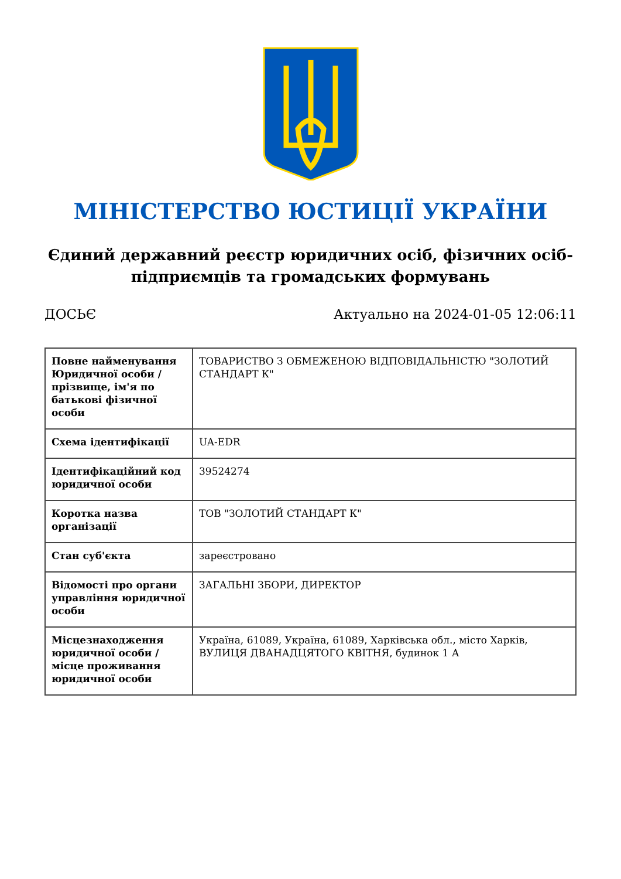МІНІСТЕРСТВО ЮСТИЦІЇ УКРАЇНИ
Єдиний державний реєстр юридичних осіб, фізичних осіб-підприємців та громадських формувань
ДОСЬЄ Актуально на 2024-01-05 12:06:11
| Повне найменування Юридичної особи / прізвище, ім'я по батькові фізичної особи | ТОВАРИСТВО З ОБМЕЖЕНОЮ ВІДПОВІДАЛЬНІСТЮ "ЗОЛОТИЙ СТАНДАРТ К" |
| Схема ідентифікації | UA-EDR |
| Ідентифікаційний код юридичної особи | 39524274 |
| Коротка назва організації | ТОВ "ЗОЛОТИЙ СТАНДАРТ К" |
| Стан суб'єкта | зареєстровано |
| Відомості про органи управління юридичної особи | ЗАГАЛЬНІ ЗБОРИ, ДИРЕКТОР |
| Місцезнаходження юридичної особи / місце проживання юридичної особи | Україна, 61089, Україна, 61089, Харківська обл., місто Харків, ВУЛИЦЯ ДВАНАДЦЯТОГО КВІТНЯ, будинок 1 А |